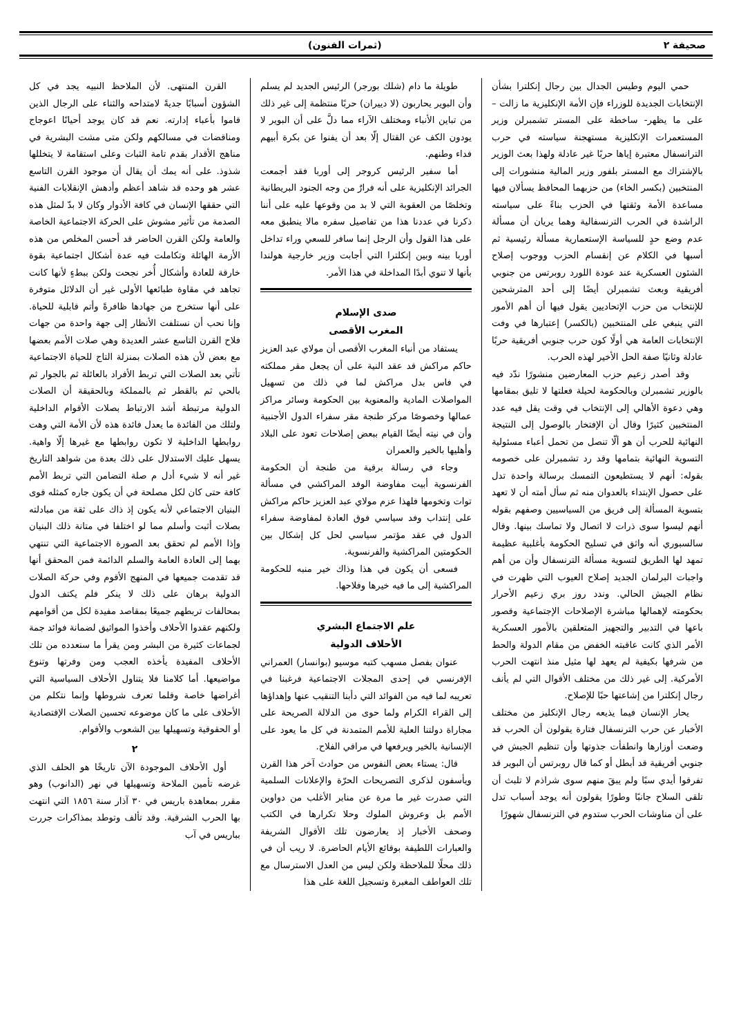صحيفة ٢ (ثمرات الفنون)
حمي اليوم وطيس الجدال بين رجال إنكلترا بشأن الإنتخابات الجديدة للوزراء فإن الأمة الإنكليزية ما زالت –على ما يظهر- ساخطة على المستر تشمبرلن وزير المستعمرات الإنكليزية مستهجنة سياسته في حرب الترانسفال معتبرة إياها حربًا غير عادلة ولهذا بعث الوزير بالإشتراك مع المستر بلفور وزير المالية منشورات إلى المنتخبين (بكسر الخاء) من حزبهما المحافظ يسألان فيها مساعدة الأمة وثقتها في الحزب بناءً على سياسته الراشدة في الحرب الترنسفالية وهما يريان أن مسألة عدم وضع حدٍ للسياسة الإستعمارية مسألة رئيسية ثم أسبها في الكلام عن إنقسام الحزب ووجوب إصلاح الشئون العسكرية عند عودة اللورد روبرتس من جنوبي أفريقية وبعث تشمبرلن أيضًا إلى أحد المترشحين للإنتخاب من حزب الإتحاديين يقول فيها أن أهم الأمور التي ينبغي على المنتخبين (بالكسر) إعتبارها في وفت الإنتخابات العامة هي أولًا كون حرب جنوبي أفريقية حربًا عادلة وثانيًا صفة الحل الأخير لهذه الحرب.
وقد أصدر زعيم حزب المعارضين منشورًا ندّد فيه بالوزير تشمبرلن وبالحكومة لحيلة فعلتها لا تليق بمقامها وهي دعوة الأهالي إلى الإنتخاب في وقت يقل فيه عدد المنتخبين كثيرًا وقال أن الإفتخار بالوصول إلى النتيجة النهائية للحرب أن هو ألّا تنصل من تحمل أعباء مسئولية التسوية النهائية بتمامها وقد رد تشمبرلن على خصومه بقوله: أنهم لا يستطيعون التمسك برسالة واحدة تدل على حصول الإبتداء بالعدوان منه ثم سأل أمته أن لا تعهد بتسوية المسألة إلى فريق من السياسيين وصفهم بقوله أنهم ليسوا سوى ذرات لا اتصال ولا تماسك بينها. وقال سالسبوري أنه واثق في تسليح الحكومة بأغلبية عظيمة تمهد لها الطريق لتسوية مسألة الترنسفال وأن من أهم واجبات البرلمان الجديد إصلاح العيوب التي ظهرت في نظام الجيش الحالي. وندد روز بري زعيم الأحرار بحكومته لإهمالها مباشرة الإصلاحات الإجتماعية وقصور باعها في التدبير والتجهيز المتعلقين بالأمور العسكرية الأمر الذي كانت عاقبته الخفض من مقام الدولة والحط من شرفها بكيفية لم يعهد لها مثيل منذ انتهت الحرب الأمركية. إلى غير ذلك من مختلف الأقوال التي لم يأنف رجال إنكلترا من إشاعتها حبًا للإصلاح.
يحار الإنسان فيما يذيعه رجال الإنكليز من مختلف الأخبار عن حرب الترنسفال فتارة يقولون أن الحرب قد وضعت أوزارها وانطفأت جذوتها وأن تنظيم الجيش في جنوبي أفريقية قد أبطل أو كما قال روبرتس أن البوير قد تفرقوا أيدي سبًا ولم يبقَ منهم سوى شراذم لا تلبث أن تلقى السلاح جانبًا وطورًا يقولون أنه يوجد أسباب تدل على أن مناوشات الحرب ستدوم في الترنسفال شهورًا
طويلة ما دام (شلك بورجر) الرئيس الجديد لم يسلم وأن البوير يحاربون (لا دييران) حربًا منتظمة إلى غير ذلك من تباين الأنباء ومختلف الآراء مما دلَّ على أن البوير لا يودون الكف عن القتال إلّا بعد أن يفنوا عن بكرة أبيهم فداء وطنهم.
أما سفير الرئيس كروجر إلى أوربا فقد أجمعت الجرائد الإنكليزية على أنه فرارٌ من وجه الجنود البريطانية وتخلصًا من العقوبة التي لا بد من وقوعها عليه على أننا ذكرنا في عددنا هذا من تفاصيل سفره مالا ينطبق معه على هذا القول وأن الرجل إنما سافر للسعي وراء تداخل أوربا بينه وبين إنكلترا التي أجابت وزير خارجية هولندا بأنها لا تنوي أبدًا المداخلة في هذا الأمر.
صدى الإسلام
المغرب الأقصى
يستفاد من أنباء المغرب الأقصى أن مولاي عبد العزيز حاكم مراكش قد عقد النية على أن يجعل مقر مملكته في فاس بدل مراكش لما في ذلك من تسهيل المواصلات المادية والمعنوية بين الحكومة وسائر مراكز عمالها وخصوصًا مركز طنجة مقر سفراء الدول الأجنبية وأن في نيته أيضًا القيام ببعض إصلاحات تعود على البلاد وأهليها بالخير والعمران
وجاء في رسالة برقية من طنجة أن الحكومة الفرنسوية أبيت مفاوضة الوفد المراكشي في مسألة توات وتخومها فلهذا عزم مولاي عبد العزيز حاكم مراكش على إنتداب وفد سياسي فوق العادة لمفاوضة سفراء الدول في عقد مؤتمر سياسي لحل كل إشكال بين الحكومتين المراكشية والفرنسوية.
فسعى أن يكون في هذا وذاك خير منبه للحكومة المراكشية إلى ما فيه خيرها وفلاحها.
علم الاجتماع البشري
الأحلاف الدولية
عنوان بفصل مسهب كتبه موسيو (بوانسار) العمراني الإفرنسي في إحدى المجلات الاجتماعية فرغبنا في تعريبه لما فيه من الفوائد التي دأبنا التنقيب عنها وإهداؤها إلى القراء الكرام ولما حوى من الدلالة الصريحة على مجاراة دولتنا العلية للأمم المتمدنة في كل ما يعود على الإنسانية بالخير ويرفعها في مراقي الفلاح.
قال: يستاء بعض النفوس من حوادث آخر هذا القرن ويأسفون لذكرى التصريحات الحرّة والإعلانات السلمية التي صدرت غير ما مرة عن منابر الأغلب من دواوين الأمم بل وعروش الملوك وحلا تكرارها في الكتب وصحف الأخبار إذ يعارضون تلك الأقوال الشريفة والعبارات اللطيفة بوقائع الأيام الحاضرة. لا ريب أن في ذلك محلًا للملاحظة ولكن ليس من العدل الاسترسال مع تلك العواطف المغبرة وتسجيل اللغة على هذا
القرن المنتهى. لأن الملاحظ النبيه يجد في كل الشؤون أسبابًا جديةً لامتداحه والثناء على الرجال الذين قاموا بأعباء إدارته. نعم قد كان يوجد أحيانًا اعوجاج ومناقضات في مسالكهم ولكن متى مشت البشرية في مناهج الأقدار بقدم تامة الثبات وعلى استقامة لا يتخللها شذوذ. على أنه يمك أن يقال أن موجود القرن التاسع عشر هو وحده قد شاهد أعظم وأدهش الإنقلابات الفنية التي حققها الإنسان في كافة الأدوار وكان لا بدّ لمثل هذه الصدمة من تأثير مشوش على الحركة الاجتماعية الخاصة والعامة ولكن القرن الحاضر قد أحسن المخلص من هذه الأزمة الهائلة وتكاملت فيه عدة أشكال اجتماعية بقوة خارقة للعادة وأشكال أُخر نجحت ولكن ببطءٍ لأنها كانت تجاهد في مقاوة طبائعها الأولى غير أن الدلائل متوفرة على أنها ستخرج من جهادها ظافرةً وأتم قابلية للحياة. وإنا نحب أن نستلفت الأنظار إلى جهة واحدة من جهات فلاح القرن التاسع عشر العديدة وهي صلات الأمم بعضها مع بعض لأن هذه الصلات بمنزلة التاج للحياة الاجتماعية تأتي بعد الصلات التي تربط الأفراد بالعائلة ثم بالجوار ثم بالحي ثم بالقطر ثم بالمملكة وبالحقيقة أن الصلات الدولية مرتبطة أشد الارتباط بصلات الأقوام الداخلية ولتلك من الفائدة ما يعدل فائدة هذه لأن الأمة التي وهت روابطها الداخلية لا تكون روابطها مع غيرها إلّا واهية. يسهل عليك الاستدلال على ذلك بعدة من شواهد التاريخ غير أنه لا شيء أدل م صلة التضامن التي تربط الأمم كافة حتى كان لكل مصلحة في أن يكون جاره كمثله قوى البنيان الاجتماعي لأنه يكون إذ ذاك على ثقة من مبادلته بصلات أثبت وأسلم مما لو اختلفا في متانة ذلك البنيان وإذا الأمم لم تحقق بعد الصورة الاجتماعية التي تنتهي بهما إلى العادة العامة والسلم الدائمة فمن المحقق أنها قد تقدمت جميعها في المنهج الأقوم وفي حركة الصلات الدولية برهان على ذلك لا ينكر فلم يكتف الدول بمحالفات تربطهم جميعًا بمقاصد مفيدة لكل من أقوامهم ولكنهم عقدوا الأحلاف وأخذوا المواثيق لضمانة فوائد جمة لجماعات كثيرة من البشر ومن يقرأ ما سنعدده من تلك الأحلاف المفيدة يأخذه العجب ومن وفرتها وتنوع مواضيعها. أما كلامنا فلا يتناول الأحلاف السياسية التي أغراضها خاصة وقلما تعرف شروطها وإنما نتكلم من الأحلاف على ما كان موضوعه تحسين الصلات الإقتصادية أو الحقوقية وتسهيلها بين الشعوب والأقوام.
٢
أول الأحلاف الموجودة الآن تاريخًا هو الحلف الذي غرضه تأمين الملاحة وتسهيلها في نهر (الدانوب) وهو مقرر بمعاهدة باريس في ٣٠ آذار سنة ١٨٥٦ التي انتهت بها الحرب الشرقية. وقد تألف وتوطد بمذاكرات جررت بباريس في آب